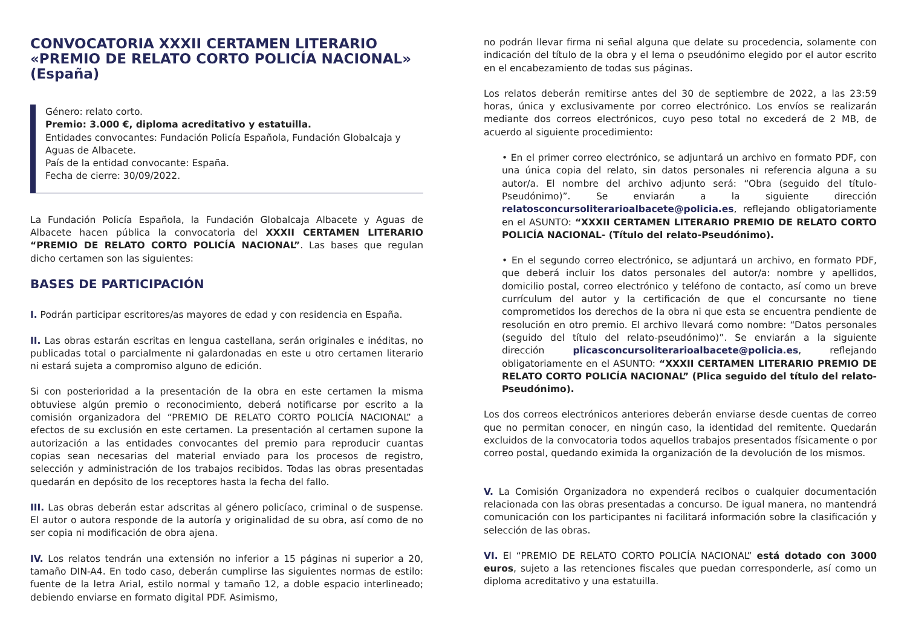CONVOCATORIA XXXII CERTAMEN LITERARIO «PREMIO DE RELATO CORTO POLICÍA NACIONAL» (España)
Género: relato corto.
Premio: 3.000 €, diploma acreditativo y estatuilla.
Entidades convocantes: Fundación Policía Española, Fundación Globalcaja y Aguas de Albacete.
País de la entidad convocante: España.
Fecha de cierre: 30/09/2022.
La Fundación Policía Española, la Fundación Globalcaja Albacete y Aguas de Albacete hacen pública la convocatoria del XXXII CERTAMEN LITERARIO “PREMIO DE RELATO CORTO POLICÍA NACIONAL”. Las bases que regulan dicho certamen son las siguientes:
BASES DE PARTICIPACIÓN
I. Podrán participar escritores/as mayores de edad y con residencia en España.
II. Las obras estarán escritas en lengua castellana, serán originales e inéditas, no publicadas total o parcialmente ni galardonadas en este u otro certamen literario ni estará sujeta a compromiso alguno de edición.
Si con posterioridad a la presentación de la obra en este certamen la misma obtuviese algún premio o reconocimiento, deberá notificarse por escrito a la comisión organizadora del “PREMIO DE RELATO CORTO POLICÍA NACIONAL” a efectos de su exclusión en este certamen. La presentación al certamen supone la autorización a las entidades convocantes del premio para reproducir cuantas copias sean necesarias del material enviado para los procesos de registro, selección y administración de los trabajos recibidos. Todas las obras presentadas quedarán en depósito de los receptores hasta la fecha del fallo.
III. Las obras deberán estar adscritas al género policíaco, criminal o de suspense. El autor o autora responde de la autoría y originalidad de su obra, así como de no ser copia ni modificación de obra ajena.
IV. Los relatos tendrán una extensión no inferior a 15 páginas ni superior a 20, tamaño DIN-A4. En todo caso, deberán cumplirse las siguientes normas de estilo: fuente de la letra Arial, estilo normal y tamaño 12, a doble espacio interlineado; debiendo enviarse en formato digital PDF. Asimismo,
no podrán llevar firma ni señal alguna que delate su procedencia, solamente con indicación del título de la obra y el lema o pseudónimo elegido por el autor escrito en el encabezamiento de todas sus páginas.
Los relatos deberán remitirse antes del 30 de septiembre de 2022, a las 23:59 horas, única y exclusivamente por correo electrónico. Los envíos se realizarán mediante dos correos electrónicos, cuyo peso total no excederá de 2 MB, de acuerdo al siguiente procedimiento:
• En el primer correo electrónico, se adjuntará un archivo en formato PDF, con una única copia del relato, sin datos personales ni referencia alguna a su autor/a. El nombre del archivo adjunto será: “Obra (seguido del título- Pseudónimo)”. Se enviarán a la siguiente dirección relatosconcursoliterarioalbacete@policia.es, reflejando obligatoriamente en el ASUNTO: “XXXII CERTAMEN LITERARIO PREMIO DE RELATO CORTO POLICÍA NACIONAL- (Título del relato-Pseudónimo).
• En el segundo correo electrónico, se adjuntará un archivo, en formato PDF, que deberá incluir los datos personales del autor/a: nombre y apellidos, domicilio postal, correo electrónico y teléfono de contacto, así como un breve currículum del autor y la certificación de que el concursante no tiene comprometidos los derechos de la obra ni que esta se encuentra pendiente de resolución en otro premio. El archivo llevará como nombre: “Datos personales (seguido del título del relato-pseudónimo)”. Se enviarán a la siguiente dirección plicasconcursoliterarioalbacete@policia.es, reflejando obligatoriamente en el ASUNTO: “XXXII CERTAMEN LITERARIO PREMIO DE RELATO CORTO POLICÍA NACIONAL” (Plica seguido del título del relato-Pseudónimo).
Los dos correos electrónicos anteriores deberán enviarse desde cuentas de correo que no permitan conocer, en ningún caso, la identidad del remitente. Quedarán excluidos de la convocatoria todos aquellos trabajos presentados físicamente o por correo postal, quedando eximida la organización de la devolución de los mismos.
V. La Comisión Organizadora no expenderá recibos o cualquier documentación relacionada con las obras presentadas a concurso. De igual manera, no mantendrá comunicación con los participantes ni facilitará información sobre la clasificación y selección de las obras.
VI. El “PREMIO DE RELATO CORTO POLICÍA NACIONAL” está dotado con 3000 euros, sujeto a las retenciones fiscales que puedan corresponderle, así como un diploma acreditativo y una estatuilla.